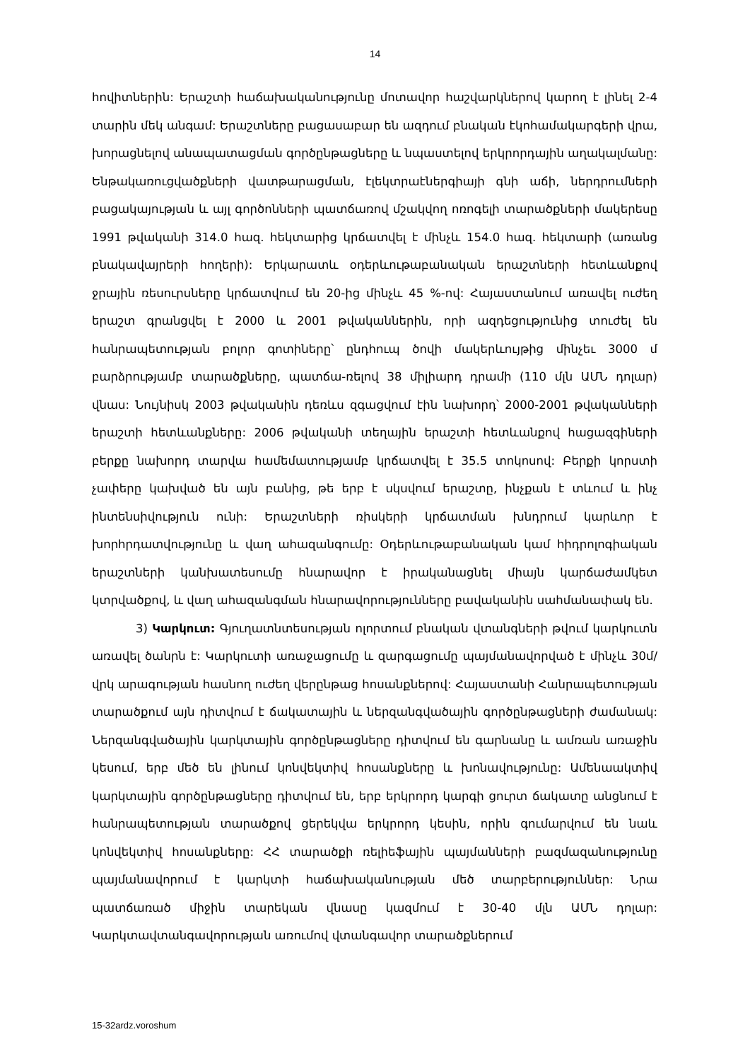14
հովիտներին: Երաշտի հաճախականությունը մոտավոր հաշվարկներով կարող է լինել 2-4 տարին մեկ անգամ: Երաշտները բացասաբար են ազդում բնական էկոհամակարգերի վրա, խորացնելով անապատացման գործընթացները և նպաստելով երկրորդային աղակալմանը: Ենթակառուցվածքների վատթարացման, էլեկտրաէներգիայի գնի աճի, ներդրումների բացակայության և այլ գործոնների պատճառով մշակվող ոռոգելի տարածքների մակերեսը 1991 թվականի 314.0 հազ. հեկտարից կրճատվել է մինչև 154.0 հազ. հեկտարի (առանց բնակավայրերի հողերի): Երկարատև օդերևութաբանական երաշտների հետևանքով ջրային ռեսուրսները կրճատվում են 20-ից մինչև 45 %-ով: Հայաստանում առավել ուժեղ երաշտ գրանցվել է 2000 և 2001 թվականներին, որի ազդեցությունից տուժել են հանրապետության բոլոր գոտիները՝ ընդհուպ ծովի մակերևույթից մինչեւ 3000 մ բարձրությամբ տարածքները, պատճա-ռելով 38 միլիարդ դրամի (110 մլն ԱՄՆ դոլար) վնաս: Նույնիսկ 2003 թվականին դեռևս զգացվում էին նախորդ՝ 2000-2001 թվականների երաշտի հետևանքները: 2006 թվականի տեղային երաշտի հետևանքով հացազգիների բերքը նախորդ տարվա համեմատությամբ կրճատվել է 35.5 տոկոսով: Բերքի կորստի չափերը կախված են այն բանից, թե երբ է սկսվում երաշտը, ինչքան է տևում և ինչ ինտենսիվություն ունի: Երաշտների ռիսկերի կրճատման խնդրում կարևոր է խորհրդատվությունը և վաղ ահազանգումը: Օդերևութաբանական կամ հիդրոլոգիական երաշտների կանխատեսումը հնարավոր է իրականացնել միայն կարճաժամկետ կտրվածքով, և վաղ ահազանգման հնարավորությունները բավականին սահմանափակ են.
3) Կարկուտ: Գյուղատնտեսության ոլորտում բնական վտանգների թվում կարկուտն առավել ծանրն է: Կարկուտի առաջացումը և զարգացումը պայմանավորված է մինչև 30մ/վրկ արագության հասնող ուժեղ վերընթաց հոսանքներով: Հայաստանի Հանրապետության տարածքում այն դիտվում է ճակատային և ներզանգվածային գործընթացների ժամանակ: Ներզանգվածային կարկտային գործընթացները դիտվում են գարնանը և ամռան առաջին կեսում, երբ մեծ են լինում կոնվեկտիվ հոսանքները և խոնավությունը: Ամենաակտիվ կարկտային գործընթացները դիտվում են, երբ երկրորդ կարգի ցուրտ ճակատը անցնում է հանրապետության տարածքով ցերեկվա երկրորդ կեսին, որին գումարվում են նաև կոնվեկտիվ հոսանքները: ՀՀ տարածքի ռելիեֆային պայմանների բազմազանությունը պայմանավորում է կարկտի հաճախականության մեծ տարբերություններ: Նրա պատճառած միջին տարեկան վնասը կազմում է 30-40 մլն ԱՄՆ դոլար: Կարկտավտանգավորության առումով վտանգավոր տարածքներում
15-32ardz.voroshum